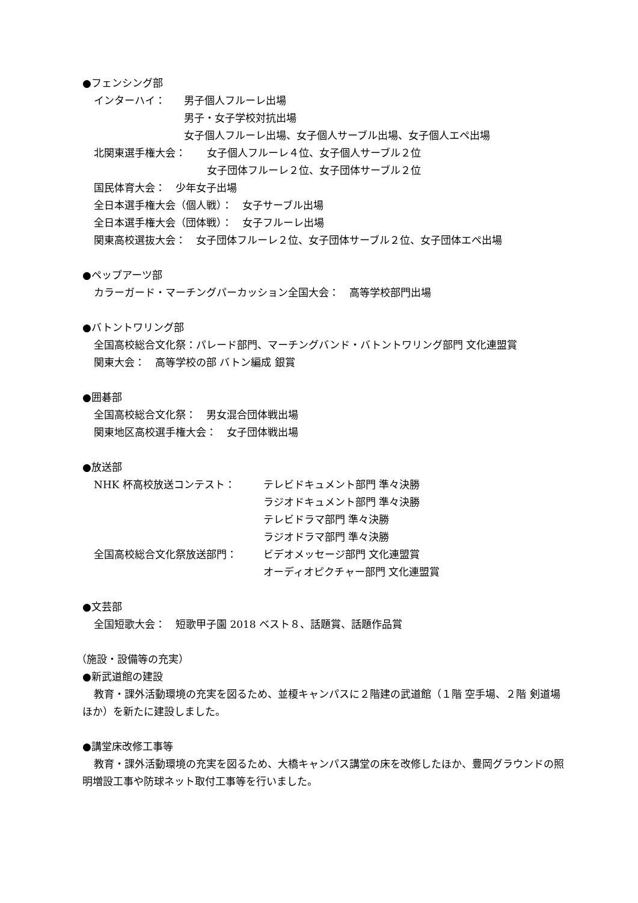●フェンシング部
インターハイ： 男子個人フルーレ出場
男子・女子学校対抗出場
女子個人フルーレ出場、女子個人サーブル出場、女子個人エペ出場
北関東選手権大会： 女子個人フルーレ４位、女子個人サーブル２位
女子団体フルーレ２位、女子団体サーブル２位
国民体育大会：　少年女子出場
全日本選手権大会（個人戦）：　女子サーブル出場
全日本選手権大会（団体戦）：　女子フルーレ出場
関東高校選抜大会：　女子団体フルーレ２位、女子団体サーブル２位、女子団体エペ出場
●ペップアーツ部
カラーガード・マーチングパーカッション全国大会：　高等学校部門出場
●バトントワリング部
全国高校総合文化祭：パレード部門、マーチングバンド・バトントワリング部門 文化連盟賞
関東大会：　高等学校の部 バトン編成 銀賞
●囲碁部
全国高校総合文化祭：　男女混合団体戦出場
関東地区高校選手権大会：　女子団体戦出場
●放送部
NHK 杯高校放送コンテスト： テレビドキュメント部門 準々決勝
ラジオドキュメント部門 準々決勝
テレビドラマ部門 準々決勝
ラジオドラマ部門 準々決勝
全国高校総合文化祭放送部門： ビデオメッセージ部門 文化連盟賞
オーディオピクチャー部門 文化連盟賞
●文芸部
全国短歌大会：　短歌甲子園 2018 ベスト８、話題賞、話題作品賞
（施設・設備等の充実）
●新武道館の建設
教育・課外活動環境の充実を図るため、並榎キャンパスに２階建の武道館（１階 空手場、２階 剣道場ほか）を新たに建設しました。
●講堂床改修工事等
教育・課外活動環境の充実を図るため、大橋キャンパス講堂の床を改修したほか、豊岡グラウンドの照明増設工事や防球ネット取付工事等を行いました。